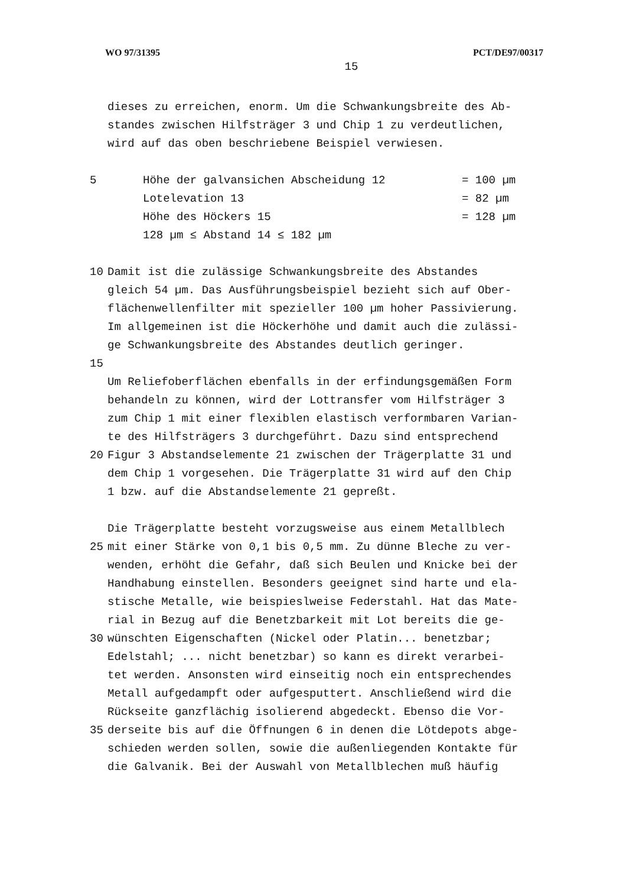WO 97/31395 PCT/DE97/00317
15
dieses zu erreichen, enorm. Um die Schwankungsbreite des Ab-
standes zwischen Hilfsträger 3 und Chip 1 zu verdeutlichen,
wird auf das oben beschriebene Beispiel verwiesen.
5 Höhe der galvansichen Abscheidung 12 = 100 µm
Lotelevation 13 = 82 µm
Höhe des Höckers 15 = 128 µm
128 µm ≤ Abstand 14 ≤ 182 µm
10 Damit ist die zulässige Schwankungsbreite des Abstandes
gleich 54 µm. Das Ausführungsbeispiel bezieht sich auf Ober-
flächenwellenfilter mit spezieller 100 µm hoher Passivierung.
Im allgemeinen ist die Höckerhöhe und damit auch die zulässi-
ge Schwankungsbreite des Abstandes deutlich geringer.
15
Um Reliefoberflächen ebenfalls in der erfindungsgemäßen Form
behandeln zu können, wird der Lottransfer vom Hilfsträger 3
zum Chip 1 mit einer flexiblen elastisch verformbaren Varian-
te des Hilfsträgers 3 durchgeführt. Dazu sind entsprechend
20 Figur 3 Abstandselemente 21 zwischen der Trägerplatte 31 und
dem Chip 1 vorgesehen. Die Trägerplatte 31 wird auf den Chip
1 bzw. auf die Abstandselemente 21 gepreßt.
Die Trägerplatte besteht vorzugsweise aus einem Metallblech
25 mit einer Stärke von 0,1 bis 0,5 mm. Zu dünne Bleche zu ver-
wenden, erhöht die Gefahr, daß sich Beulen und Knicke bei der
Handhabung einstellen. Besonders geeignet sind harte und ela-
stische Metalle, wie beispieslweise Federstahl. Hat das Mate-
rial in Bezug auf die Benetzbarkeit mit Lot bereits die ge-
30 wünschten Eigenschaften (Nickel oder Platin... benetzbar;
Edelstahl; ... nicht benetzbar) so kann es direkt verarbei-
tet werden. Ansonsten wird einseitig noch ein entsprechendes
Metall aufgedampft oder aufgesputtert. Anschließend wird die
Rückseite ganzflächig isolierend abgedeckt. Ebenso die Vor-
35 derseite bis auf die Öffnungen 6 in denen die Lötdepots abge-
schieden werden sollen, sowie die außenliegenden Kontakte für
die Galvanik. Bei der Auswahl von Metallblechen muß häufig